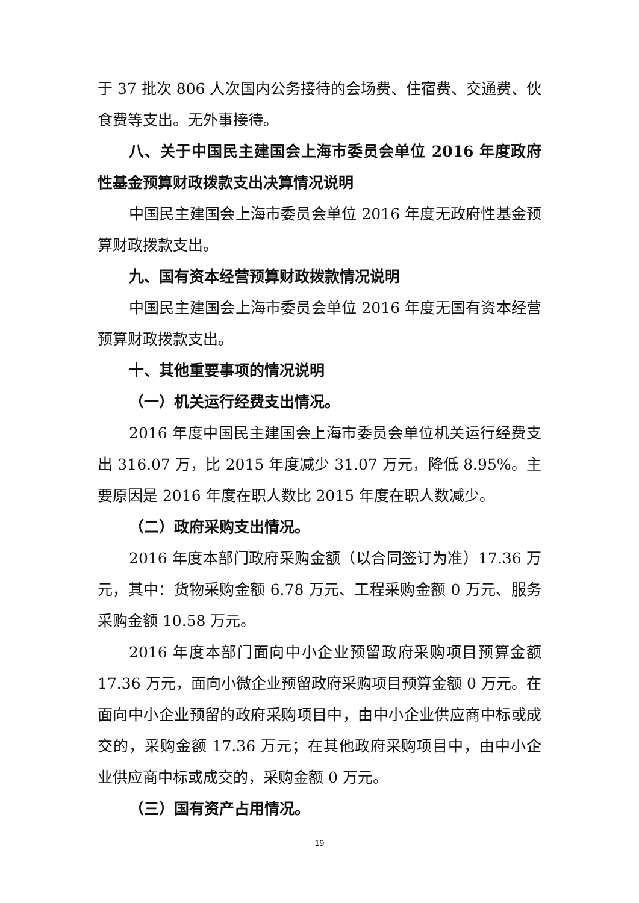于 37 批次 806 人次国内公务接待的会场费、住宿费、交通费、伙食费等支出。无外事接待。
八、关于中国民主建国会上海市委员会单位 2016 年度政府性基金预算财政拨款支出决算情况说明
中国民主建国会上海市委员会单位 2016 年度无政府性基金预算财政拨款支出。
九、国有资本经营预算财政拨款情况说明
中国民主建国会上海市委员会单位 2016 年度无国有资本经营预算财政拨款支出。
十、其他重要事项的情况说明
（一）机关运行经费支出情况。
2016 年度中国民主建国会上海市委员会单位机关运行经费支出 316.07 万，比 2015 年度减少 31.07 万元，降低 8.95%。主要原因是 2016 年度在职人数比 2015 年度在职人数减少。
（二）政府采购支出情况。
2016 年度本部门政府采购金额（以合同签订为准）17.36 万元，其中：货物采购金额 6.78 万元、工程采购金额 0 万元、服务采购金额 10.58 万元。
2016 年度本部门面向中小企业预留政府采购项目预算金额 17.36 万元，面向小微企业预留政府采购项目预算金额 0 万元。在面向中小企业预留的政府采购项目中，由中小企业供应商中标或成交的，采购金额 17.36 万元；在其他政府采购项目中，由中小企业供应商中标或成交的，采购金额 0 万元。
（三）国有资产占用情况。
19